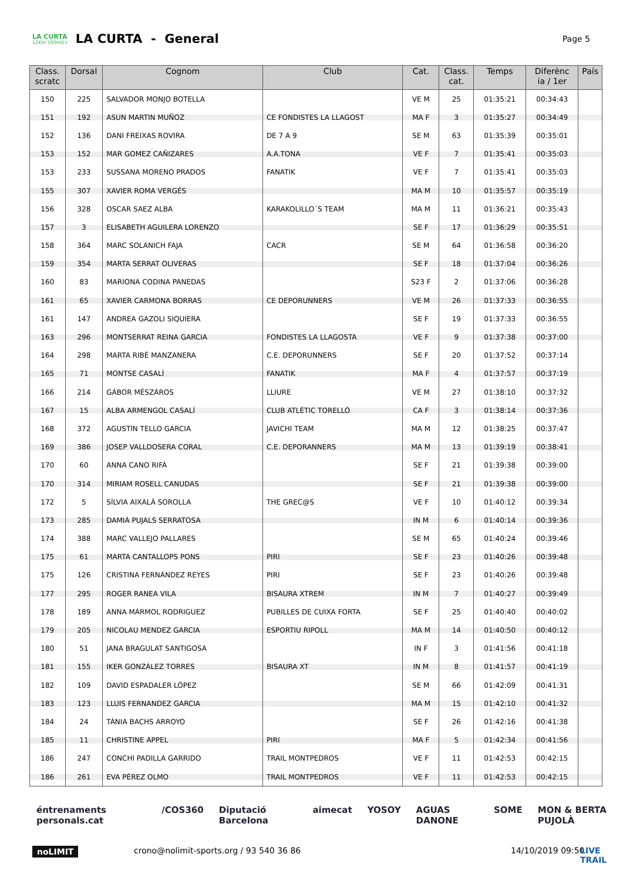LA CURTA
12Km 500mD+
LA CURTA - General
Page 5
| Class. scratc | Dorsal | Cognom | Club | Cat. | Class. cat. | Temps | Diferènc ia / 1er | País |
| --- | --- | --- | --- | --- | --- | --- | --- | --- |
| 150 | 225 | SALVADOR MONJO BOTELLA | | VE M | 25 | 01:35:21 | 00:34:43 | |
| 151 | 192 | ASUN MARTIN MUÑOZ | CE FONDISTES LA LLAGOST | MA F | 3 | 01:35:27 | 00:34:49 | |
| 152 | 136 | DANI FREIXAS ROVIRA | DE 7 A 9 | SE M | 63 | 01:35:39 | 00:35:01 | |
| 153 | 152 | MAR GOMEZ CAÑIZARES | A.A.TONA | VE F | 7 | 01:35:41 | 00:35:03 | |
| 153 | 233 | SUSSANA MORENO PRADOS | FANATIK | VE F | 7 | 01:35:41 | 00:35:03 | |
| 155 | 307 | XAVIER ROMA VERGÉS | | MA M | 10 | 01:35:57 | 00:35:19 | |
| 156 | 328 | OSCAR SAEZ ALBA | KARAKOLILLO´S TEAM | MA M | 11 | 01:36:21 | 00:35:43 | |
| 157 | 3 | ELISABETH AGUILERA LORENZO | | SE F | 17 | 01:36:29 | 00:35:51 | |
| 158 | 364 | MARC SOLANICH FAJA | CACR | SE M | 64 | 01:36:58 | 00:36:20 | |
| 159 | 354 | MARTA SERRAT OLIVERAS | | SE F | 18 | 01:37:04 | 00:36:26 | |
| 160 | 83 | MARIONA CODINA PANEDAS | | S23 F | 2 | 01:37:06 | 00:36:28 | |
| 161 | 65 | XAVIER CARMONA BORRAS | CE DEPORUNNERS | VE M | 26 | 01:37:33 | 00:36:55 | |
| 161 | 147 | ANDREA GAZOLI SIQUIERA | | SE F | 19 | 01:37:33 | 00:36:55 | |
| 163 | 296 | MONTSERRAT REINA GARCIA | FONDISTES LA LLAGOSTA | VE F | 9 | 01:37:38 | 00:37:00 | |
| 164 | 298 | MARTA RIBÉ MANZANERA | C.E. DEPORUNNERS | SE F | 20 | 01:37:52 | 00:37:14 | |
| 165 | 71 | MONTSE CASALÍ | FANATIK | MA F | 4 | 01:37:57 | 00:37:19 | |
| 166 | 214 | GÁBOR MÉSZÁROS | LLIURE | VE M | 27 | 01:38:10 | 00:37:32 | |
| 167 | 15 | ALBA ARMENGOL CASALÍ | CLUB ATLÈTIC TORELLÓ | CA F | 3 | 01:38:14 | 00:37:36 | |
| 168 | 372 | AGUSTIN TELLO GARCIA | JAVICHI TEAM | MA M | 12 | 01:38:25 | 00:37:47 | |
| 169 | 386 | JOSEP VALLDOSERA CORAL | C.E. DEPORANNERS | MA M | 13 | 01:39:19 | 00:38:41 | |
| 170 | 60 | ANNA CANO RIFÀ | | SE F | 21 | 01:39:38 | 00:39:00 | |
| 170 | 314 | MIRIAM ROSELL CANUDAS | | SE F | 21 | 01:39:38 | 00:39:00 | |
| 172 | 5 | SÍLVIA AIXALÀ SOROLLA | THE GREC@S | VE F | 10 | 01:40:12 | 00:39:34 | |
| 173 | 285 | DAMIÀ PUJALS SERRATOSA | | IN M | 6 | 01:40:14 | 00:39:36 | |
| 174 | 388 | MARC VALLEJO PALLARES | | SE M | 65 | 01:40:24 | 00:39:46 | |
| 175 | 61 | MARTA CANTALLOPS PONS | PIRI | SE F | 23 | 01:40:26 | 00:39:48 | |
| 175 | 126 | CRISTINA FERNÁNDEZ REYES | PIRI | SE F | 23 | 01:40:26 | 00:39:48 | |
| 177 | 295 | ROGER RANEA VILA | BISAURA XTREM | IN M | 7 | 01:40:27 | 00:39:49 | |
| 178 | 189 | ANNA MÁRMOL RODRIGUEZ | PUBILLES DE CUIXA FORTA | SE F | 25 | 01:40:40 | 00:40:02 | |
| 179 | 205 | NICOLAU MENDEZ GARCIA | ESPORTIU RIPOLL | MA M | 14 | 01:40:50 | 00:40:12 | |
| 180 | 51 | JANA BRAGULAT SANTIGOSA | | IN F | 3 | 01:41:56 | 00:41:18 | |
| 181 | 155 | IKER GONZÁLEZ TORRES | BISAURA XT | IN M | 8 | 01:41:57 | 00:41:19 | |
| 182 | 109 | DAVID ESPADALER LÓPEZ | | SE M | 66 | 01:42:09 | 00:41:31 | |
| 183 | 123 | LLUIS FERNANDEZ GARCIA | | MA M | 15 | 01:42:10 | 00:41:32 | |
| 184 | 24 | TÀNIA BACHS ARROYO | | SE F | 26 | 01:42:16 | 00:41:38 | |
| 185 | 11 | CHRISTINE APPEL | PIRI | MA F | 5 | 01:42:34 | 00:41:56 | |
| 186 | 247 | CONCHI PADILLA GARRIDO | TRAIL MONTPEDROS | VE F | 11 | 01:42:53 | 00:42:15 | |
| 186 | 261 | EVA PÉREZ OLMO | TRAIL MONTPEDROS | VE F | 11 | 01:42:53 | 00:42:15 | |
éntrenaments personals.cat /COS360 Diputació Barcelona aimecat YOSOY AGUAS DANONE SOME MON & BERTA PUJOLÀ
noLIMIT crono@nolimit-sports.org / 93 540 36 86 14/10/2019 09:50 LIVE TRAIL